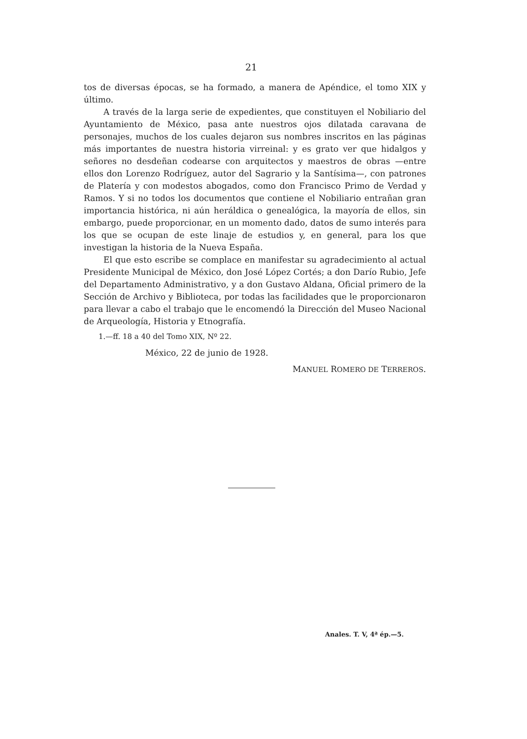21
tos de diversas épocas, se ha formado, a manera de Apéndice, el tomo XIX y último.
A través de la larga serie de expedientes, que constituyen el Nobiliario del Ayuntamiento de México, pasa ante nuestros ojos dilatada caravana de personajes, muchos de los cuales dejaron sus nombres inscritos en las páginas más importantes de nuestra historia virreinal: y es grato ver que hidalgos y señores no desdeñan codearse con arquitectos y maestros de obras —entre ellos don Lorenzo Rodríguez, autor del Sagrario y la Santísima—, con patrones de Platería y con modestos abogados, como don Francisco Primo de Verdad y Ramos. Y si no todos los documentos que contiene el Nobiliario entrañan gran importancia histórica, ni aún heráldica o genealógica, la mayoría de ellos, sin embargo, puede proporcionar, en un momento dado, datos de sumo interés para los que se ocupan de este linaje de estudios y, en general, para los que investigan la historia de la Nueva España.
El que esto escribe se complace en manifestar su agradecimiento al actual Presidente Municipal de México, don José López Cortés; a don Darío Rubio, Jefe del Departamento Administrativo, y a don Gustavo Aldana, Oficial primero de la Sección de Archivo y Biblioteca, por todas las facilidades que le proporcionaron para llevar a cabo el trabajo que le encomendó la Dirección del Museo Nacional de Arqueología, Historia y Etnografía.
1.—ff. 18 a 40 del Tomo XIX, Nº 22.
México, 22 de junio de 1928.
MANUEL ROMERO DE TERREROS.
Anales. T. V, 4ª ép.—5.